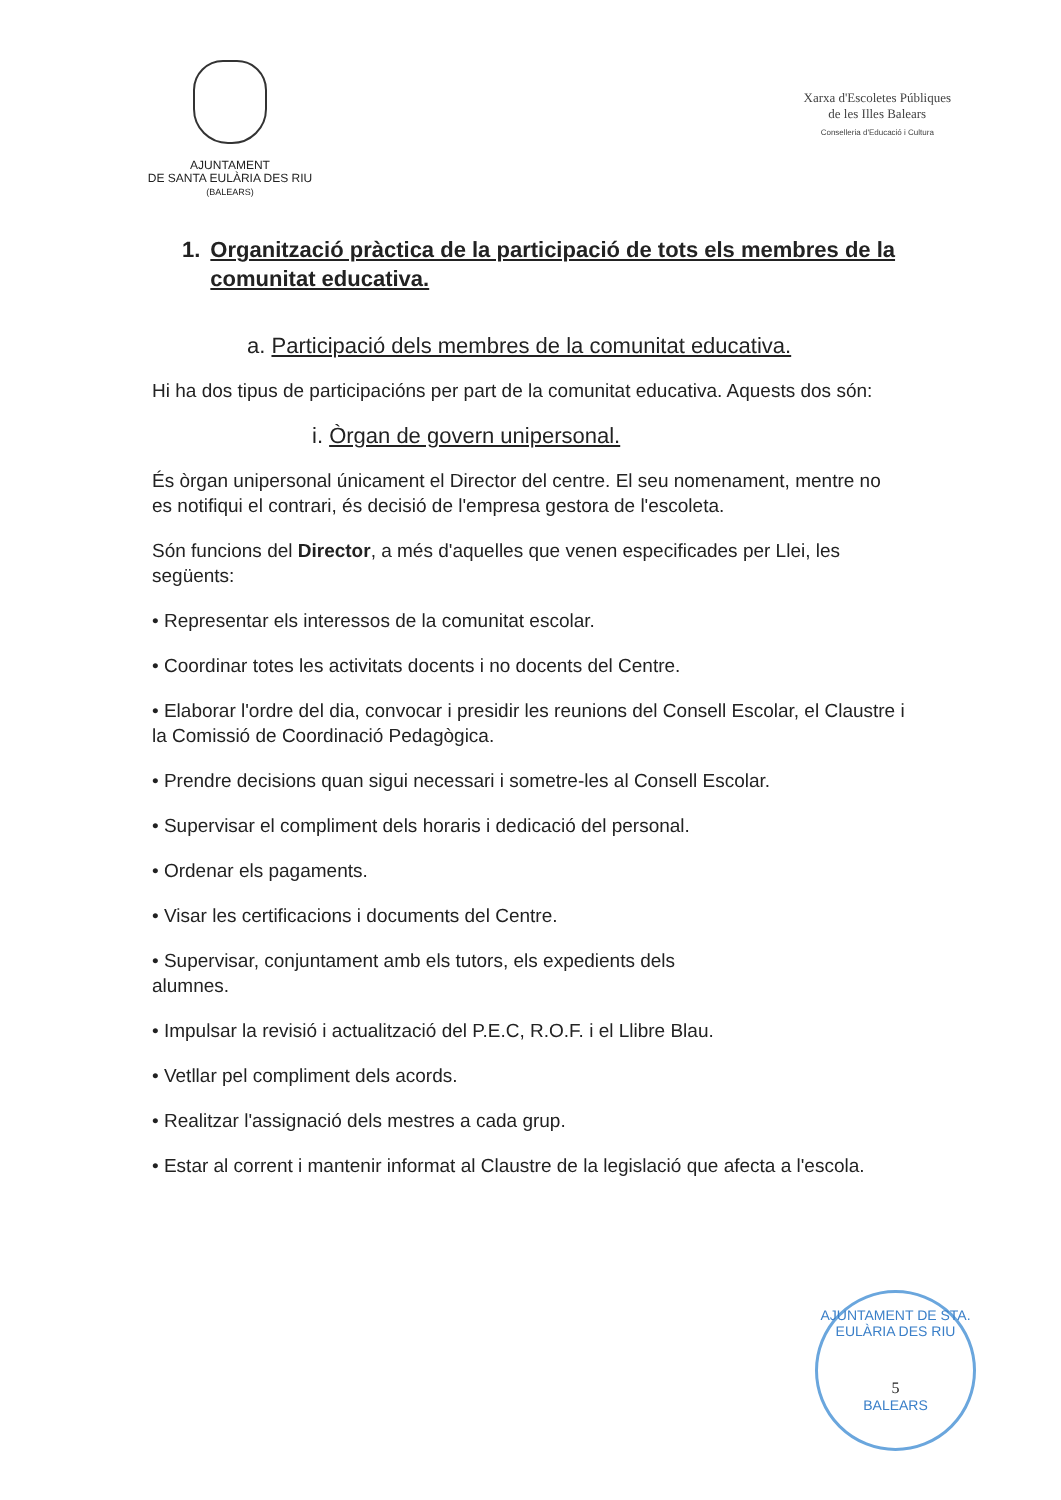AJUNTAMENT
DE SANTA EULÀRIA DES RIU
(BALEARS)
Xarxa d'Escoletes Públiques
de les Illes Balears
Conselleria d'Educació i Cultura
1. Organització pràctica de la participació de tots els membres de la comunitat educativa.
a. Participació dels membres de la comunitat educativa.
Hi ha dos tipus de participacións per part de la comunitat educativa. Aquests dos són:
i. Òrgan de govern unipersonal.
És òrgan unipersonal únicament el Director del centre. El seu nomenament, mentre no es notifiqui el contrari, és decisió de l'empresa gestora de l'escoleta.
Són funcions del Director, a més d'aquelles que venen especificades per Llei, les següents:
• Representar els interessos de la comunitat escolar.
• Coordinar totes les activitats docents i no docents del Centre.
• Elaborar l'ordre del dia, convocar i presidir les reunions del Consell Escolar, el Claustre i la Comissió de Coordinació Pedagògica.
• Prendre decisions quan sigui necessari i sometre-les al Consell Escolar.
• Supervisar el compliment dels horaris i dedicació del personal.
• Ordenar els pagaments.
• Visar les certificacions i documents del Centre.
• Supervisar, conjuntament amb els tutors, els expedients dels
alumnes.
• Impulsar la revisió i actualització del P.E.C, R.O.F. i el Llibre Blau.
• Vetllar pel compliment dels acords.
• Realitzar l'assignació dels mestres a cada grup.
• Estar al corrent i mantenir informat al Claustre de la legislació que afecta a l'escola.
AJUNTAMENT DE STA. EULÀRIA DES RIU
5
BALEARS